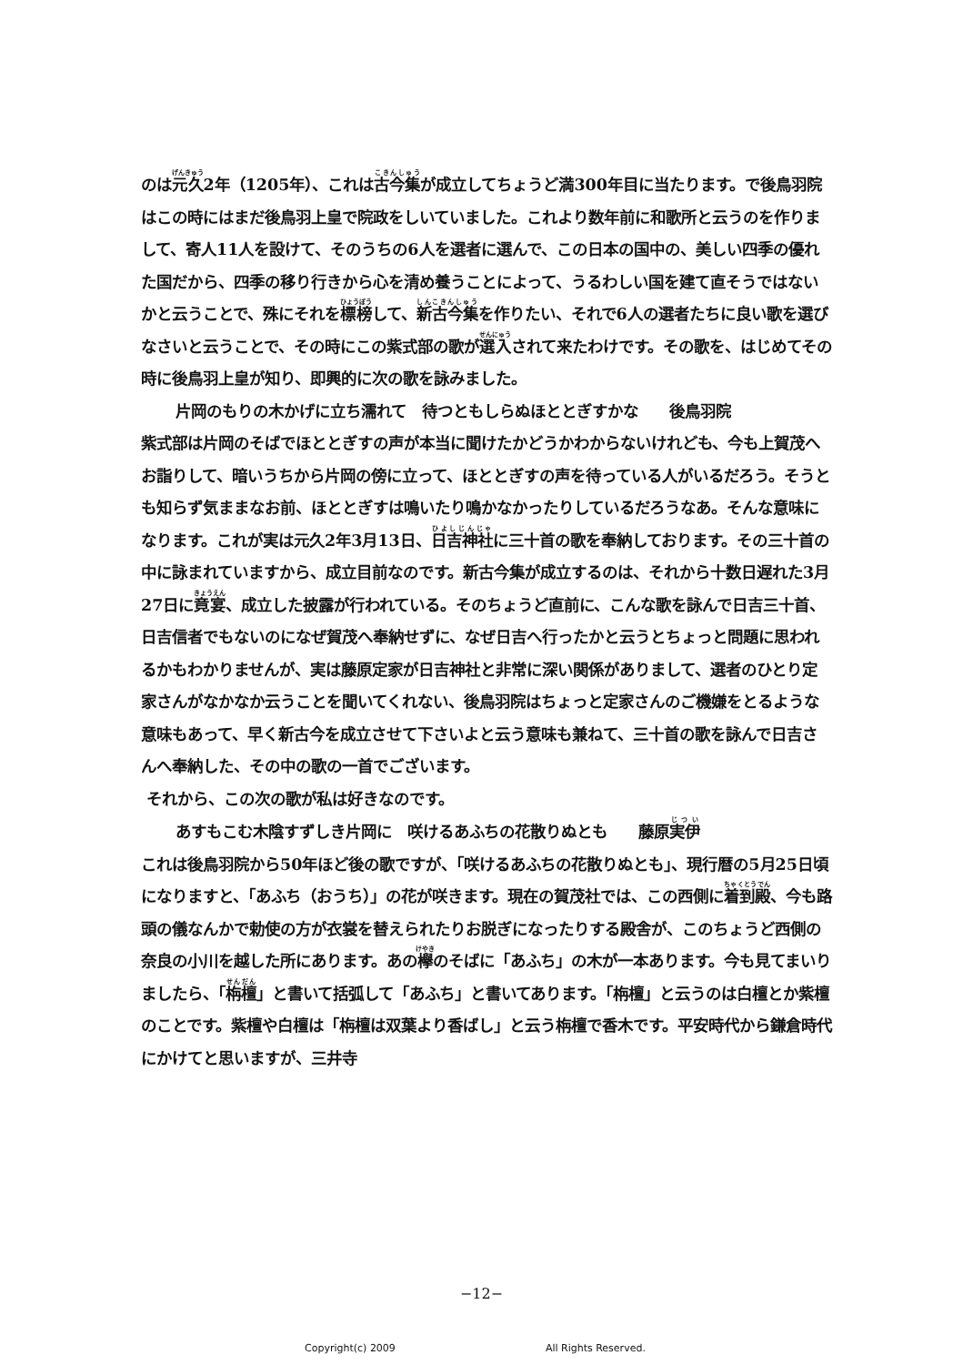のは元久2年（1205年）、これは古今集が成立してちょうど満300年目に当たります。で後鳥羽院はこの時にはまだ後鳥羽上皇で院政をしいていました。これより数年前に和歌所と云うのを作りまして、寄人11人を設けて、そのうちの6人を選者に選んで、この日本の国中の、美しい四季の優れた国だから、四季の移り行きから心を清め養うことによって、うるわしい国を建て直そうではないかと云うことで、殊にそれを標榜して、新古今集を作りたい、それで6人の選者たちに良い歌を選びなさいと云うことで、その時にこの紫式部の歌が選入されて来たわけです。その歌を、はじめてその時に後鳥羽上皇が知り、即興的に次の歌を詠みました。
片岡のもりの木かげに立ち濡れて　待つともしらぬほととぎすかな　　後鳥羽院
紫式部は片岡のそばでほととぎすの声が本当に聞けたかどうかわからないけれども、今も上賀茂へお詣りして、暗いうちから片岡の傍に立って、ほととぎすの声を待っている人がいるだろう。そうとも知らず気ままなお前、ほととぎすは鳴いたり鳴かなかったりしているだろうなあ。そんな意味になります。これが実は元久2年3月13日、日吉神社に三十首の歌を奉納しております。その三十首の中に詠まれていますから、成立目前なのです。新古今集が成立するのは、それから十数日遅れた3月27日に竟宴、成立した披露が行われている。そのちょうど直前に、こんな歌を詠んで日吉三十首、日吉信者でもないのになぜ賀茂へ奉納せずに、なぜ日吉へ行ったかと云うとちょっと問題に思われるかもわかりませんが、実は藤原定家が日吉神社と非常に深い関係がありまして、選者のひとり定家さんがなかなか云うことを聞いてくれない、後鳥羽院はちょっと定家さんのご機嫌をとるような意味もあって、早く新古今を成立させて下さいよと云う意味も兼ねて、三十首の歌を詠んで日吉さんへ奉納した、その中の歌の一首でございます。
それから、この次の歌が私は好きなのです。
あすもこむ木陰すずしき片岡に　咲けるあふちの花散りぬとも　　藤原実伊
これは後鳥羽院から50年ほど後の歌ですが、「咲けるあふちの花散りぬとも」、現行暦の5月25日頃になりますと、「あふち（おうち）」の花が咲きます。現在の賀茂社では、この西側に着到殿、今も路頭の儀なんかで勅使の方が衣裳を替えられたりお脱ぎになったりする殿舎が、このちょうど西側の奈良の小川を越した所にあります。あの欅のそばに「あふち」の木が一本あります。今も見てまいりましたら、「栴檀」と書いて括弧して「あふち」と書いてあります。「栴檀」と云うのは白檀とか紫檀のことです。紫檀や白檀は「栴檀は双葉より香ばし」と云う栴檀で香木です。平安時代から鎌倉時代にかけてと思いますが、三井寺
−12−
Copyright(c) 2009 All Rights Reserved.